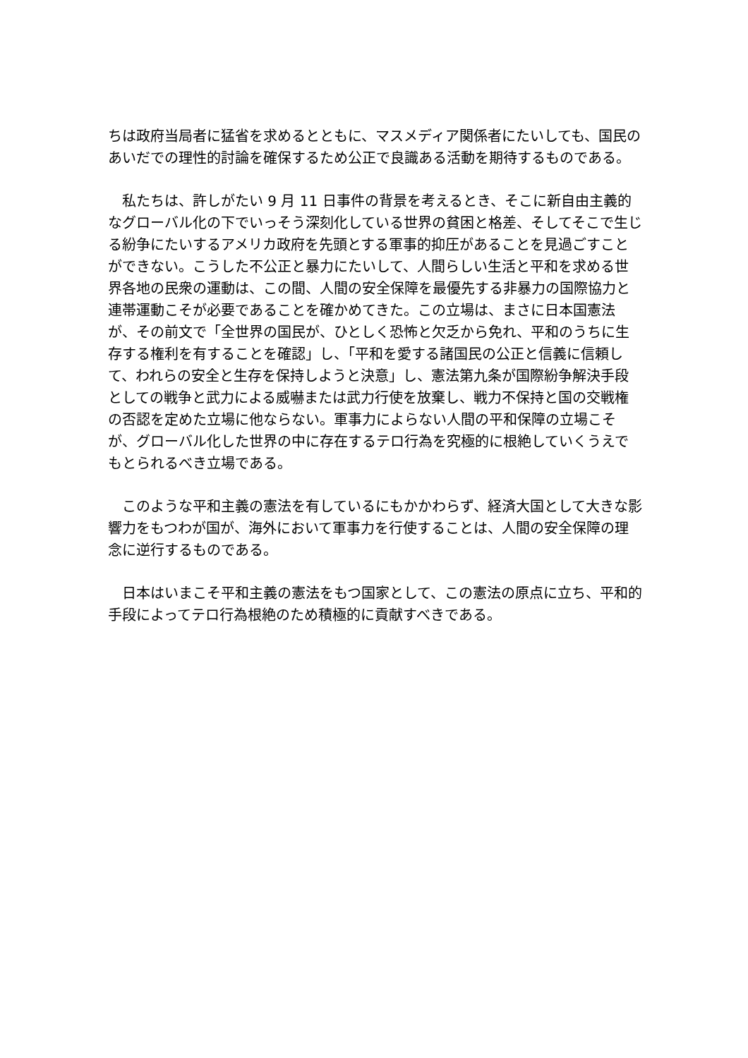ちは政府当局者に猛省を求めるとともに、マスメディア関係者にたいしても、国民のあいだでの理性的討論を確保するため公正で良識ある活動を期待するものである。
　私たちは、許しがたい 9 月 11 日事件の背景を考えるとき、そこに新自由主義的なグローバル化の下でいっそう深刻化している世界の貧困と格差、そしてそこで生じる紛争にたいするアメリカ政府を先頭とする軍事的抑圧があることを見過ごすことができない。こうした不公正と暴力にたいして、人間らしい生活と平和を求める世界各地の民衆の運動は、この間、人間の安全保障を最優先する非暴力の国際協力と連帯運動こそが必要であることを確かめてきた。この立場は、まさに日本国憲法が、その前文で「全世界の国民が、ひとしく恐怖と欠乏から免れ、平和のうちに生存する権利を有することを確認」し、「平和を愛する諸国民の公正と信義に信頼して、われらの安全と生存を保持しようと決意」し、憲法第九条が国際紛争解決手段としての戦争と武力による威嚇または武力行使を放棄し、戦力不保持と国の交戦権の否認を定めた立場に他ならない。軍事力によらない人間の平和保障の立場こそが、グローバル化した世界の中に存在するテロ行為を究極的に根絶していくうえでもとられるべき立場である。
　このような平和主義の憲法を有しているにもかかわらず、経済大国として大きな影響力をもつわが国が、海外において軍事力を行使することは、人間の安全保障の理念に逆行するものである。
　日本はいまこそ平和主義の憲法をもつ国家として、この憲法の原点に立ち、平和的手段によってテロ行為根絶のため積極的に貢献すべきである。